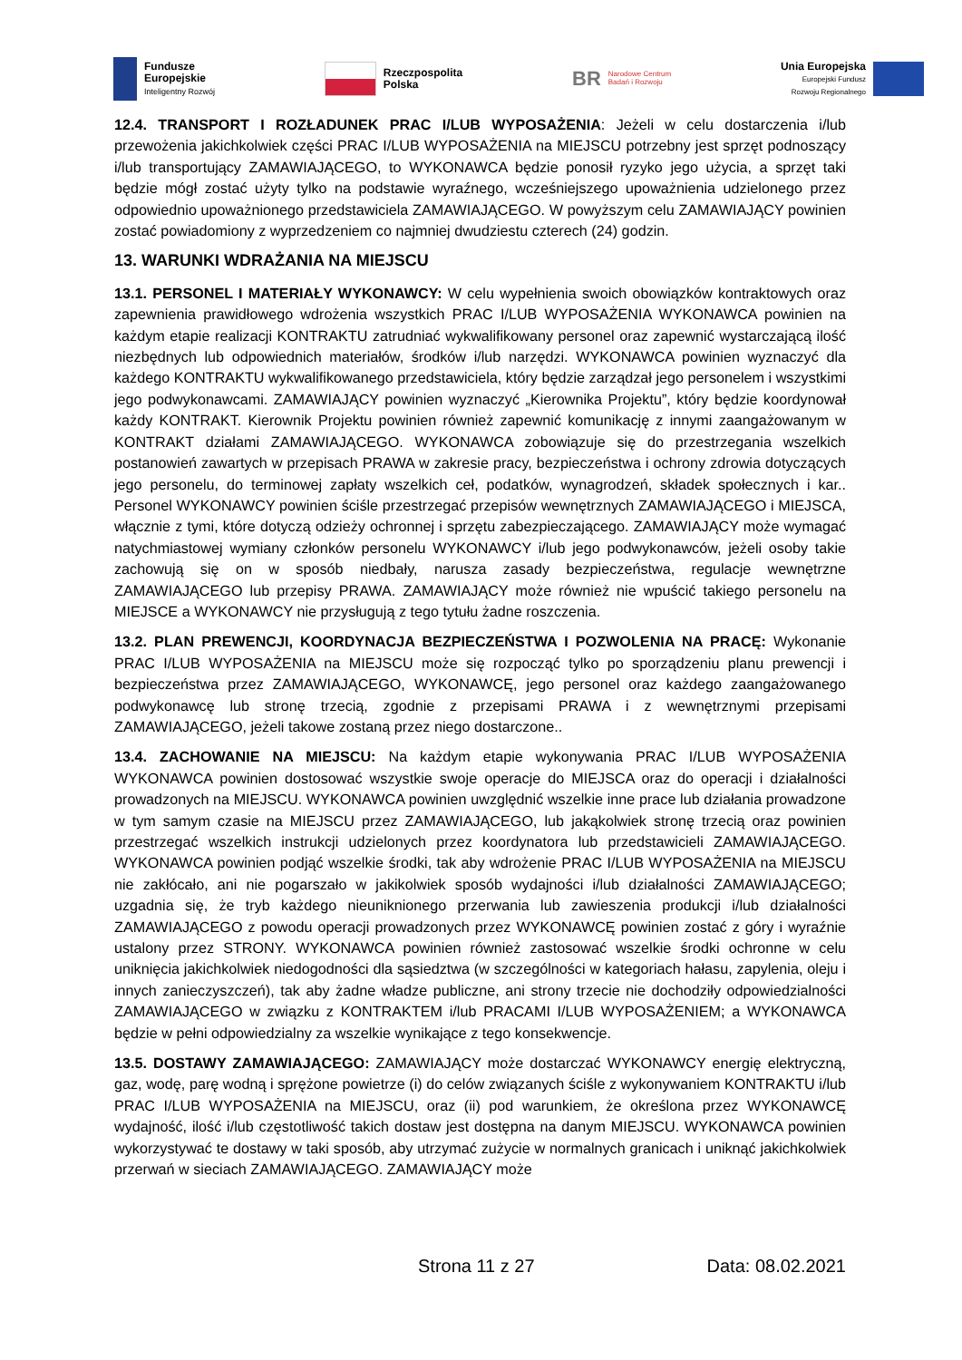Fundusze
Europejskie
Inteligentny Rozwój
Rzeczpospolita
Polska
BR Narodowe Centrum
Badań i Rozwoju
Unia Europejska
Europejski Fundusz
Rozwoju Regionalnego
12.4. TRANSPORT I ROZŁADUNEK PRAC I/LUB WYPOSAŻENIA: Jeżeli w celu dostarczenia i/lub przewożenia jakichkolwiek części PRAC I/LUB WYPOSAŻENIA na MIEJSCU potrzebny jest sprzęt podnoszący i/lub transportujący ZAMAWIAJĄCEGO, to WYKONAWCA będzie ponosił ryzyko jego użycia, a sprzęt taki będzie mógł zostać użyty tylko na podstawie wyraźnego, wcześniejszego upoważnienia udzielonego przez odpowiednio upoważnionego przedstawiciela ZAMAWIAJĄCEGO. W powyższym celu ZAMAWIAJĄCY powinien zostać powiadomiony z wyprzedzeniem co najmniej dwudziestu czterech (24) godzin.
13. WARUNKI WDRAŻANIA NA MIEJSCU
13.1. PERSONEL I MATERIAŁY WYKONAWCY: W celu wypełnienia swoich obowiązków kontraktowych oraz zapewnienia prawidłowego wdrożenia wszystkich PRAC I/LUB WYPOSAŻENIA WYKONAWCA powinien na każdym etapie realizacji KONTRAKTU zatrudniać wykwalifikowany personel oraz zapewnić wystarczającą ilość niezbędnych lub odpowiednich materiałów, środków i/lub narzędzi. WYKONAWCA powinien wyznaczyć dla każdego KONTRAKTU wykwalifikowanego przedstawiciela, który będzie zarządzał jego personelem i wszystkimi jego podwykonawcami. ZAMAWIAJĄCY powinien wyznaczyć „Kierownika Projektu”, który będzie koordynował każdy KONTRAKT. Kierownik Projektu powinien również zapewnić komunikację z innymi zaangażowanym w KONTRAKT działami ZAMAWIAJĄCEGO. WYKONAWCA zobowiązuje się do przestrzegania wszelkich postanowień zawartych w przepisach PRAWA w zakresie pracy, bezpieczeństwa i ochrony zdrowia dotyczących jego personelu, do terminowej zapłaty wszelkich ceł, podatków, wynagrodzeń, składek społecznych i kar.. Personel WYKONAWCY powinien ściśle przestrzegać przepisów wewnętrznych ZAMAWIAJĄCEGO i MIEJSCA, włącznie z tymi, które dotyczą odzieży ochronnej i sprzętu zabezpieczającego. ZAMAWIAJĄCY może wymagać natychmiastowej wymiany członków personelu WYKONAWCY i/lub jego podwykonawców, jeżeli osoby takie zachowują się on w sposób niedbały, narusza zasady bezpieczeństwa, regulacje wewnętrzne ZAMAWIAJĄCEGO lub przepisy PRAWA. ZAMAWIAJĄCY może również nie wpuścić takiego personelu na MIEJSCE a WYKONAWCY nie przysługują z tego tytułu żadne roszczenia.
13.2. PLAN PREWENCJI, KOORDYNACJA BEZPIECZEŃSTWA I POZWOLENIA NA PRACĘ: Wykonanie PRAC I/LUB WYPOSAŻENIA na MIEJSCU może się rozpocząć tylko po sporządzeniu planu prewencji i bezpieczeństwa przez ZAMAWIAJĄCEGO, WYKONAWCĘ, jego personel oraz każdego zaangażowanego podwykonawcę lub stronę trzecią, zgodnie z przepisami PRAWA i z wewnętrznymi przepisami ZAMAWIAJĄCEGO, jeżeli takowe zostaną przez niego dostarczone..
13.4. ZACHOWANIE NA MIEJSCU: Na każdym etapie wykonywania PRAC I/LUB WYPOSAŻENIA WYKONAWCA powinien dostosować wszystkie swoje operacje do MIEJSCA oraz do operacji i działalności prowadzonych na MIEJSCU. WYKONAWCA powinien uwzględnić wszelkie inne prace lub działania prowadzone w tym samym czasie na MIEJSCU przez ZAMAWIAJĄCEGO, lub jakąkolwiek stronę trzecią oraz powinien przestrzegać wszelkich instrukcji udzielonych przez koordynatora lub przedstawicieli ZAMAWIAJĄCEGO. WYKONAWCA powinien podjąć wszelkie środki, tak aby wdrożenie PRAC I/LUB WYPOSAŻENIA na MIEJSCU nie zakłócało, ani nie pogarszało w jakikolwiek sposób wydajności i/lub działalności ZAMAWIAJĄCEGO; uzgadnia się, że tryb każdego nieuniknionego przerwania lub zawieszenia produkcji i/lub działalności ZAMAWIAJĄCEGO z powodu operacji prowadzonych przez WYKONAWCĘ powinien zostać z góry i wyraźnie ustalony przez STRONY. WYKONAWCA powinien również zastosować wszelkie środki ochronne w celu uniknięcia jakichkolwiek niedogodności dla sąsiedztwa (w szczególności w kategoriach hałasu, zapylenia, oleju i innych zanieczyszczeń), tak aby żadne władze publiczne, ani strony trzecie nie dochodziły odpowiedzialności ZAMAWIAJĄCEGO w związku z KONTRAKTEM i/lub PRACAMI I/LUB WYPOSAŻENIEM; a WYKONAWCA będzie w pełni odpowiedzialny za wszelkie wynikające z tego konsekwencje.
13.5. DOSTAWY ZAMAWIAJĄCEGO: ZAMAWIAJĄCY może dostarczać WYKONAWCY energię elektryczną, gaz, wodę, parę wodną i sprężone powietrze (i) do celów związanych ściśle z wykonywaniem KONTRAKTU i/lub PRAC I/LUB WYPOSAŻENIA na MIEJSCU, oraz (ii) pod warunkiem, że określona przez WYKONAWCĘ wydajność, ilość i/lub częstotliwość takich dostaw jest dostępna na danym MIEJSCU. WYKONAWCA powinien wykorzystywać te dostawy w taki sposób, aby utrzymać zużycie w normalnych granicach i uniknąć jakichkolwiek przerwań w sieciach ZAMAWIAJĄCEGO. ZAMAWIAJĄCY może
Strona 11 z 27 Data: 08.02.2021